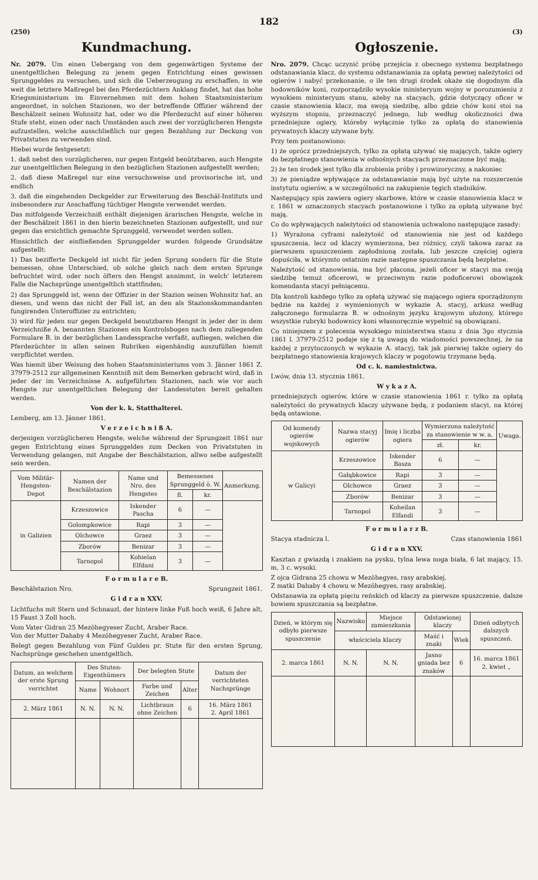182
(250)
Kundmachung.
Nr. 2079. Um einen Uebergang von dem gegenwärtigen Systeme der unentgeltlichen Belegung zu jenem gegen Entrichtung eines gewissen Sprunggeldes zu versuchen, und sich die Ueberzeugung zu erschaffen, in wie weit die letztere Maßregel bei den Pferdezüchtern Anklang findet, hat das hohe Kriegsministerium im Einvernehmen mit dem hohen Staatsministerium angeordnet, in solchen Stazionen, wo der betreffende Offizier während der Beschälzeit seinen Wohnsitz hat, oder wo die Pferdezucht auf einer höheren Stufe steht, einen oder nach Umständen auch zwei der vorzüglicheren Hengste aufzustellen, welche ausschließlich nur gegen Bezahlung zur Deckung von Privatstuten zu verwenden sind.
Hiebei wurde festgesetzt:
1. daß nebst den vorzüglicheren, nur gegen Entgeld benützbaren, auch Hengste zur unentgeltlichen Belegung in den bezüglichen Stazionen aufgestellt werden;
2. daß diese Maßregel nur eine versuchsweise und provisorische ist, und endlich
3. daß die eingehenden Deckgelder zur Erweiterung des Beschäl-Instituts und insbesondere zur Anschaffung tüchtiger Hengste verwendet werden.
Das mitfolgende Verzeichniß enthält diejenigen ärarischen Hengste, welche in der Beschälzeit 1861 in den hierin bezeichneten Stazionen aufgestellt, und nur gegen das ersichtlich gemachte Sprunggeld, verwendet werden sollen.
Hinsichtlich der einfließenden Sprunggelder wurden folgende Grundsätze aufgestellt:
1) Das bezifferte Deckgeld ist nicht für jeden Sprung sondern für die Stute bemessen, ohne Unterschied, ob solche gleich nach dem ersten Sprunge befruchtet wird, oder noch öfters den Hengst annimmt, in welch' letzterem Falle die Nachsprünge unentgeltlich stattfinden;
2) das Sprunggeld ist, wenn der Offizier in der Stazion seinen Wohnsitz hat, an diesen, und wenn das nicht der Fall ist, an den als Stazionskommandanten fungirenden Unteroffizier zu entrichten;
3) wird für jeden nur gegen Deckgeld benutzbaren Hengst in jeder der in dem Verzeichniße A. benannten Stazionen ein Kontrolsbogen nach dem zuliegenden Formulare B. in der bezüglichen Landessprache verfaßt, aufliegen, welchen die Pferdezüchter in allen seinen Rubriken eigenhändig auszufüllen hiemit verpflichtet werden.
Was hiemit über Weisung des hohen Staatsministeriums vom 3. Jänner 1861 Z. 37979-2512 zur allgemeinen Kenntniß mit dem Bemerken gebracht wird, daß in jeder der im Verzeichnisse A. aufgeführten Stazionen, nach wie vor auch Hengste zur unentgeltlichen Belegung der Landesstuten bereit gehalten werden.
Von der k. k. Statthalterei.
Lemberg, am 13. Jänner 1861.
V e r z e i c h n i ß A.
derjenigen vorzüglicheren Hengste, welche während der Sprungzeit 1861 nur gegen Entrichtung eines Sprunggeldes zum Decken von Privatstuten in Verwendung gelangen, mit Angabe der Beschälstazion, allwo selbe aufgestellt sein werden.
| Vom Militär-Hengsten-Depot | Namen der Beschälstazion | Name und Nro. des Hengstes | Bemessenes Sprunggeld ö. W. | | Anmerkung. |
| --- | --- | --- | --- | --- | --- |
| | | | fl. | kr. | |
| in Galizien | Krzeszowice | Iskender Pascha | 6 | — | |
| | Golompkowice | Rapi | 3 | — | |
| | Olchowce | Graez | 3 | — | |
| | Zborów | Benizar | 3 | — | |
| | Tarnopol | Kohielan Elfdani | 3 | — | |
F o r m u l a r e B.
Beschälstazion Nro. Sprungzeit 1861.
G i d r a n XXV.
Lichtfuchs mit Stern und Schnauzl, der hintere linke Fuß hoch weiß, 6 Jahre alt, 15 Faust 3 Zoll hoch.
Vom Vater Gidran 25 Mezöhegyeser Zucht, Araber Race.
Von der Mutter Dahaby 4 Mezöhegyeser Zucht, Araber Race.
Belegt gegen Bezahlung von Fünf Gulden pr. Stute für den ersten Sprung, Nachsprünge geschehen unentgeltlich.
| Datum, an welchem der erste Sprung verrichtet | Des Stuten-Eigenthümers | | Der belegten Stute | | Datum der verrichteten Nachsprünge |
| --- | --- | --- | --- | --- | --- |
| | Name | Wohnort | Farbe und Zeichen | Alter | |
| 2. März 1861 | N. N. | N. N. | Lichtbraun ohne Zeichen | 6 | 16. März 1861 2. April 1861 |
(3)
Ogłoszenie.
Nro. 2079. Chcąc uczynić próbę przejścia z obecnego systemu bezpłatnego odstanawiania klacz, do systemu odstanawiania za opłatą pewnej należytości od ogierów i nabyć przekonanie, o ile ten drugi środek okaże się dogodnym dla hodowników koni, rozporządziło wysokie ministeryum wojny w porozumieniu z wysokiem ministeryum stanu, ażeby na stacyach, gdzie dotyczący oficer w czasie stanowienia klacz, ma swoją siedzibę, albo gdzie chów koni stoi na wyższym stopniu, przeznaczyć jednego, lub według okoliczności dwa przedniejsze ogiery, któreby wyłącznie tylko za opłatą do stanowienia prywatnych klaczy używane były.
Przy tem postanowiono:
1) że oprócz przedniejszych, tylko za opłatą używać się mających, także ogiery do bezpłatnego stanowienia w odnośnych stacyach przeznaczone być mają;
2) że ten środek jest tylko dla zrobienia próby i prowizoryczny, a nakoniec
3) że pieniądze wpływające za odstanawianie mają być użyte na rozszerzenie instytutu ogierów, a w szczególności na zakupienie tęgich stadników.
Następujący spis zawiera ogiery skarbowe, które w czasie stanowienia klacz w r. 1861 w oznaczonych stacyach postanowione i tylko za opłatą używane być mają.
Co do wpływających należytości od stanowienia uchwalono następujące zasady:
1) Wyrażona cyframi należytość od stanowienia nie jest od każdego spuszczenia, lecz od klaczy wymierzona, bez różnicy, czyli takowa zaraz za pierwszem spuszczeniem zapłodnioną została, lub jeszcze częściej ogiera dopuściła, w którymto ostatnim razie następne spuszczania będą bezpłatne.
Należytość od stanowienia, ma być płacona, jeżeli oficer w stacyi ma swoją siedzibę temuż oficerowi, w przeciwnym razie podoficerowi obowiązek komendanta stacyi pełniącemu.
Dla kontroli każdego tylko za opłatą używać się mającego ogiera sporządzonym będzie na każdej z wymienionych w wykazie A. stacyj, arkusz według załączonego formularza B. w odnośnym języku krajowym ułożony, którego wszystkie rubryki hodownicy koni własnoręcznie wypełnić są obowiązani.
Co niniejszem z polecenia wysokiego ministerstwa stanu z dnia 3go stycznia 1861 l. 37979-2512 podaje się z tą uwagą do wiadomości powszechnej, że na każdej z przytoczonych w wykazie A. stacyj, tak jak pierwiej także ogiery do bezpłatnego stanowienia krajowych klaczy w pogotowiu trzymane będą.
Od c. k. namiestnictwa.
Lwów, dnia 13. stycznia 1861.
W y k a z A.
przedniejszych ogierów, które w czasie stanowienia 1861 r. tylko za opłatą należytości do prywatnych klaczy używane będą, z podaniem stacyi, na której będą ostawione.
| Od komendy ogierów wojskowych | Nazwa stacyj ogierów | Imię i liczba ogiera | Wymierzona należytość za stanowienie w w. a. | | Uwaga. |
| --- | --- | --- | --- | --- | --- |
| | | | zł. | kr. | |
| w Galicyi | Krzeszowice | Iskender Basza | 6 | — | |
| | Gałąbkowice | Rapi | 3 | — | |
| | Olchowce | Graez | 3 | — | |
| | Zborów | Benizar | 3 | — | |
| | Tarnopol | Koheilan Elfandi | 3 | — | |
F o r m u l a r z B.
Stacya stadnicza l. Czas stanowienia 1861
G i d r a n XXV.
Kasztan z gwiazdą i znakiem na pysku, tylna lewa noga biała, 6 lat mający, 15. m, 3 c. wysoki.
Z ojca Gidrana 25 chowu w Mezöhegyes, rasy arabskiej.
Z matki Dahaby 4 chowu w Mezöhegyes, rasy arabskiej.
Odstanawia za opłatą pięciu reńskich od klaczy za pierwsze spuszczenie, dalsze bowiem spuszczania są bezpłatne.
| Dzień, w którym się odbyło pierwsze spuszczenie | Nazwisko | Miejsce zamieszkania | Odstawionej klaczy | | Dzień odbytych dalszych spuszczeń. |
| --- | --- | --- | --- | --- | --- |
| | właściciela klaczy | | Maść i znaki | Wiek | |
| 2. marca 1861 | N. N. | N. N. | Jasno gniada bez znaków | 6 | 16. marca 1861 2. kwiet „ |